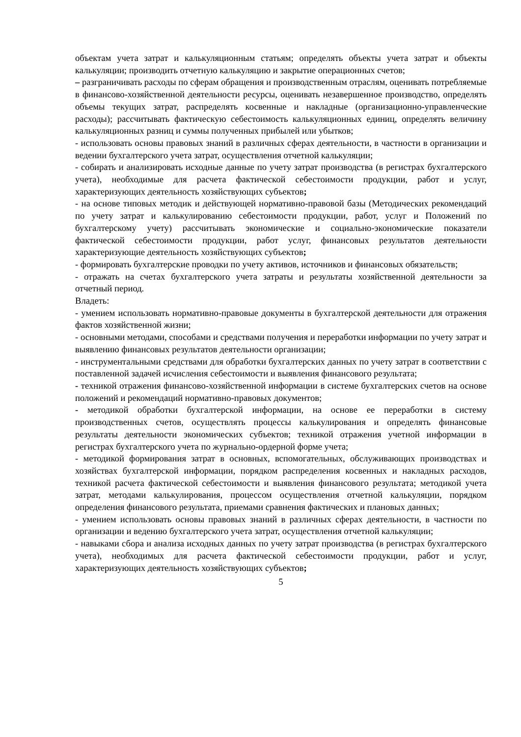объектам учета затрат и калькуляционным статьям; определять объекты учета затрат и объекты калькуляции; производить отчетную калькуляцию и закрытие операционных счетов;
– разграничивать расходы по сферам обращения и производственным отраслям, оценивать потребляемые в финансово-хозяйственной деятельности ресурсы, оценивать незавершенное производство, определять объемы текущих затрат, распределять косвенные и накладные (организационно-управленческие расходы); рассчитывать фактическую себестоимость калькуляционных единиц, определять величину калькуляционных разниц и суммы полученных прибылей или убытков;
- использовать основы правовых знаний в различных сферах деятельности, в частности в организации и ведении бухгалтерского учета затрат, осуществления отчетной калькуляции;
- собирать и анализировать исходные данные по учету затрат производства (в регистрах бухгалтерского учета), необходимые для расчета фактической себестоимости продукции, работ и услуг, характеризующих деятельность хозяйствующих субъектов;
- на основе типовых методик и действующей нормативно-правовой базы (Методических рекомендаций по учету затрат и калькулированию себестоимости продукции, работ, услуг и Положений по бухгалтерскому учету) рассчитывать экономические и социально-экономические показатели фактической себестоимости продукции, работ услуг, финансовых результатов деятельности характеризующие деятельность хозяйствующих субъектов;
- формировать бухгалтерские проводки по учету активов, источников и финансовых обязательств;
- отражать на счетах бухгалтерского учета затраты и результаты хозяйственной деятельности за отчетный период.
Владеть:
- умением использовать нормативно-правовые документы в бухгалтерской деятельности для отражения фактов хозяйственной жизни;
- основными методами, способами и средствами получения и переработки информации по учету затрат и выявлению финансовых результатов деятельности организации;
- инструментальными средствами для обработки бухгалтерских данных по учету затрат в соответствии с поставленной задачей исчисления себестоимости и выявления финансового результата;
- техникой отражения финансово-хозяйственной информации в системе бухгалтерских счетов на основе положений и рекомендаций нормативно-правовых документов;
- методикой обработки бухгалтерской информации, на основе ее переработки в систему производственных счетов, осуществлять процессы калькулирования и определять финансовые результаты деятельности экономических субъектов; техникой отражения учетной информации в регистрах бухгалтерского учета по журнально-ордерной форме учета;
- методикой формирования затрат в основных, вспомогательных, обслуживающих производствах и хозяйствах бухгалтерской информации, порядком распределения косвенных и накладных расходов, техникой расчета фактической себестоимости и выявления финансового результата; методикой учета затрат, методами калькулирования, процессом осуществления отчетной калькуляции, порядком определения финансового результата, приемами сравнения фактических и плановых данных;
- умением использовать основы правовых знаний в различных сферах деятельности, в частности по организации и ведению бухгалтерского учета затрат, осуществления отчетной калькуляции;
- навыками сбора и анализа исходных данных по учету затрат производства (в регистрах бухгалтерского учета), необходимых для расчета фактической себестоимости продукции, работ и услуг, характеризующих деятельность хозяйствующих субъектов;
5